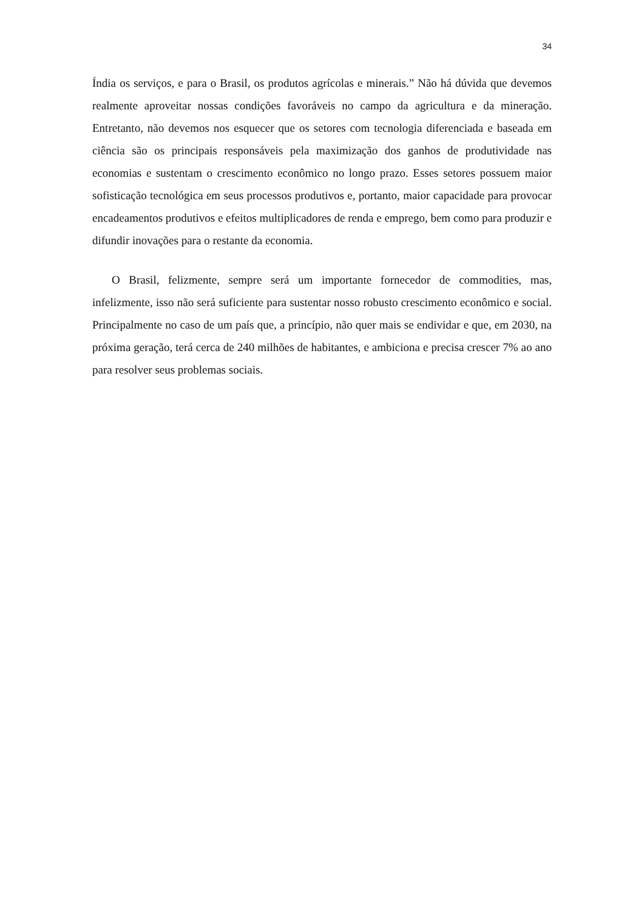34
Índia os serviços, e para o Brasil, os produtos agrícolas e minerais.” Não há dúvida que devemos realmente aproveitar nossas condições favoráveis no campo da agricultura e da mineração. Entretanto, não devemos nos esquecer que os setores com tecnologia diferenciada e baseada em ciência são os principais responsáveis pela maximização dos ganhos de produtividade nas economias e sustentam o crescimento econômico no longo prazo. Esses setores possuem maior sofisticação tecnológica em seus processos produtivos e, portanto, maior capacidade para provocar encadeamentos produtivos e efeitos multiplicadores de renda e emprego, bem como para produzir e difundir inovações para o restante da economia.
O Brasil, felizmente, sempre será um importante fornecedor de commodities, mas, infelizmente, isso não será suficiente para sustentar nosso robusto crescimento econômico e social. Principalmente no caso de um país que, a princípio, não quer mais se endividar e que, em 2030, na próxima geração, terá cerca de 240 milhões de habitantes, e ambiciona e precisa crescer 7% ao ano para resolver seus problemas sociais.